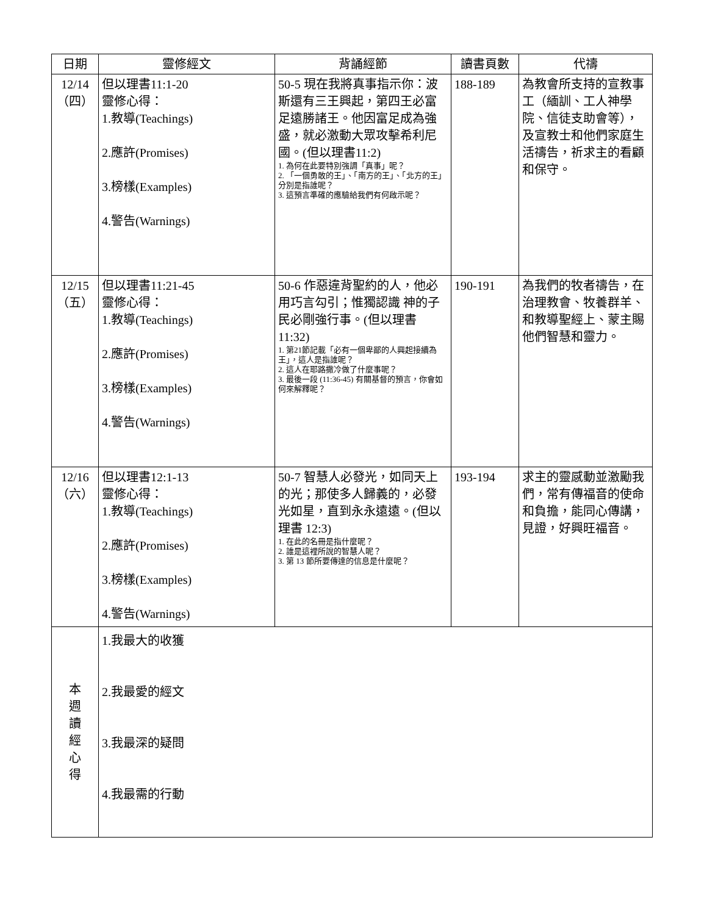| 日期 | 靈修經文 | 背誦經節 | 讀書頁數 | 代禱 |
| --- | --- | --- | --- | --- |
| 12/14 （四） | 但以理書11:1-20 靈修心得： 1.教導(Teachings) 2.應許(Promises) 3.榜樣(Examples) 4.警告(Warnings) | 50-5 現在我將真事指示你：波斯還有三王興起，第四王必富足遠勝諸王。他因富足成為強盛，就必激動大眾攻擊希利尼國。(但以理書11:2) 1. 為何在此要特別強調「真事」呢？ 2. 「一個勇敢的王」、「南方的王」、「北方的王」分別是指誰呢？ 3. 這預言準確的應驗給我們有何啟示呢？ | 188-189 | 為教會所支持的宣教事工（緬訓、工人神學院、信徒支助會等），及宣教士和他們家庭生活禱告，祈求主的看顧和保守。 |
| 12/15 （五） | 但以理書11:21-45 靈修心得： 1.教導(Teachings) 2.應許(Promises) 3.榜樣(Examples) 4.警告(Warnings) | 50-6 作惡違背聖約的人，他必用巧言勾引；惟獨認識 神的子民必剛強行事。(但以理書 11:32) 1. 第21節記載「必有一個卑鄙的人興起接續為王」，這人是指誰呢？ 2. 這人在耶路撒冷做了什麼事呢？ 3. 最後一段 (11:36-45) 有關基督的預言，你會如何來解釋呢？ | 190-191 | 為我們的牧者禱告，在治理教會、牧養群羊、和教導聖經上、蒙主賜他們智慧和靈力。 |
| 12/16 （六） | 但以理書12:1-13 靈修心得： 1.教導(Teachings) 2.應許(Promises) 3.榜樣(Examples) 4.警告(Warnings) | 50-7 智慧人必發光，如同天上的光；那使多人歸義的，必發光如星，直到永永遠遠。(但以理書 12:3) 1. 在此的名冊是指什麼呢？ 2. 誰是這裡所說的智慧人呢？ 3. 第 13 節所要傳達的信息是什麼呢？ | 193-194 | 求主的靈感動並激勵我們，常有傳福音的使命和負擔，能同心傳講，見證，好興旺福音。 |
| 本 週 讀 經 心 得 | 1.我最大的收獲 2.我最愛的經文 3.我最深的疑問 4.我最需的行動 | | | |